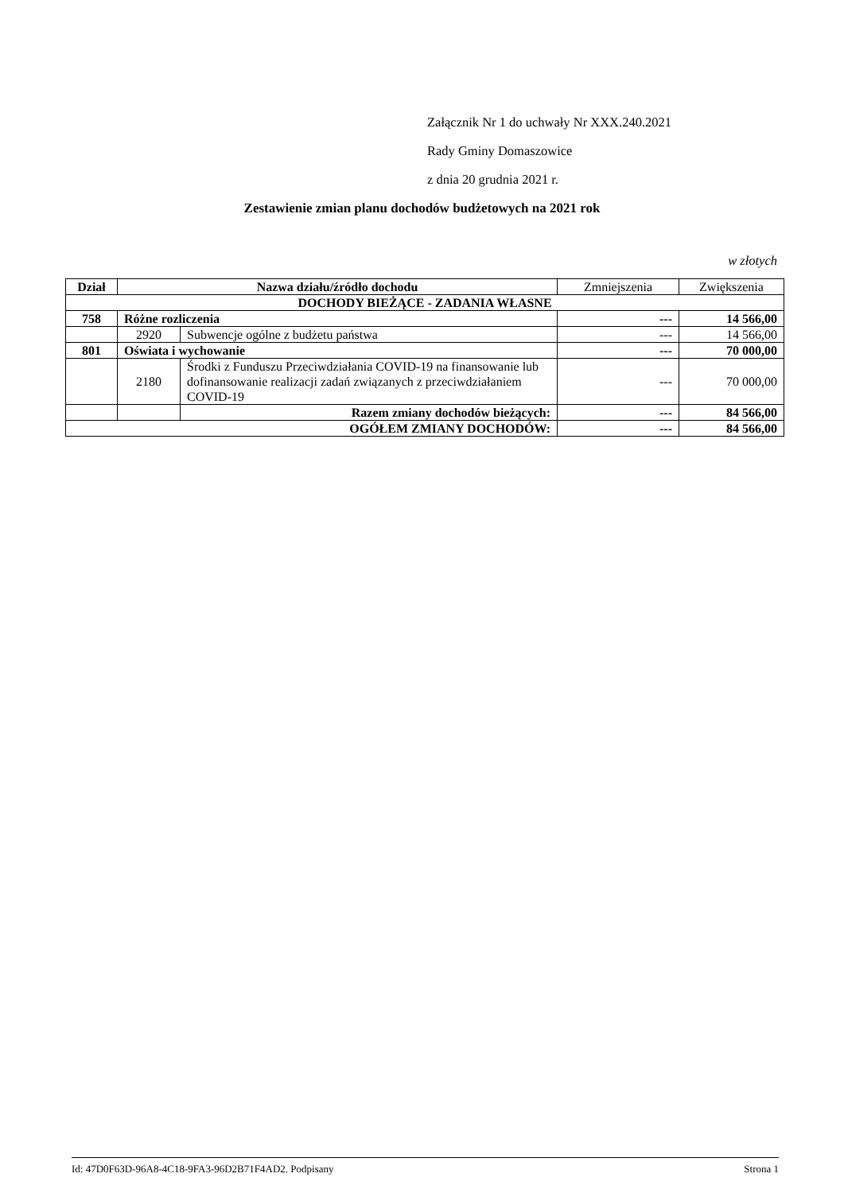Załącznik Nr 1 do uchwały Nr XXX.240.2021
Rady Gminy Domaszowice
z dnia 20 grudnia 2021 r.
Zestawienie zmian planu dochodów budżetowych na 2021 rok
w złotych
| Dział | Nazwa działu/źródło dochodu | | Zmniejszenia | Zwiększenia |
| DOCHODY BIEŻĄCE - ZADANIA WŁASNE | | | | |
| 758 | Różne rozliczenia | | --- | 14 566,00 |
| | 2920 | Subwencje ogólne z budżetu państwa | --- | 14 566,00 |
| 801 | Oświata i wychowanie | | --- | 70 000,00 |
| | 2180 | Środki z Funduszu Przeciwdziałania COVID-19 na finansowanie lub dofinansowanie realizacji zadań związanych z przeciwdziałaniem COVID-19 | --- | 70 000,00 |
| | | Razem zmiany dochodów bieżących: | --- | 84 566,00 |
| OGÓŁEM ZMIANY DOCHODÓW: | | | --- | 84 566,00 |
Id: 47D0F63D-96A8-4C18-9FA3-96D2B71F4AD2. Podpisany Strona 1